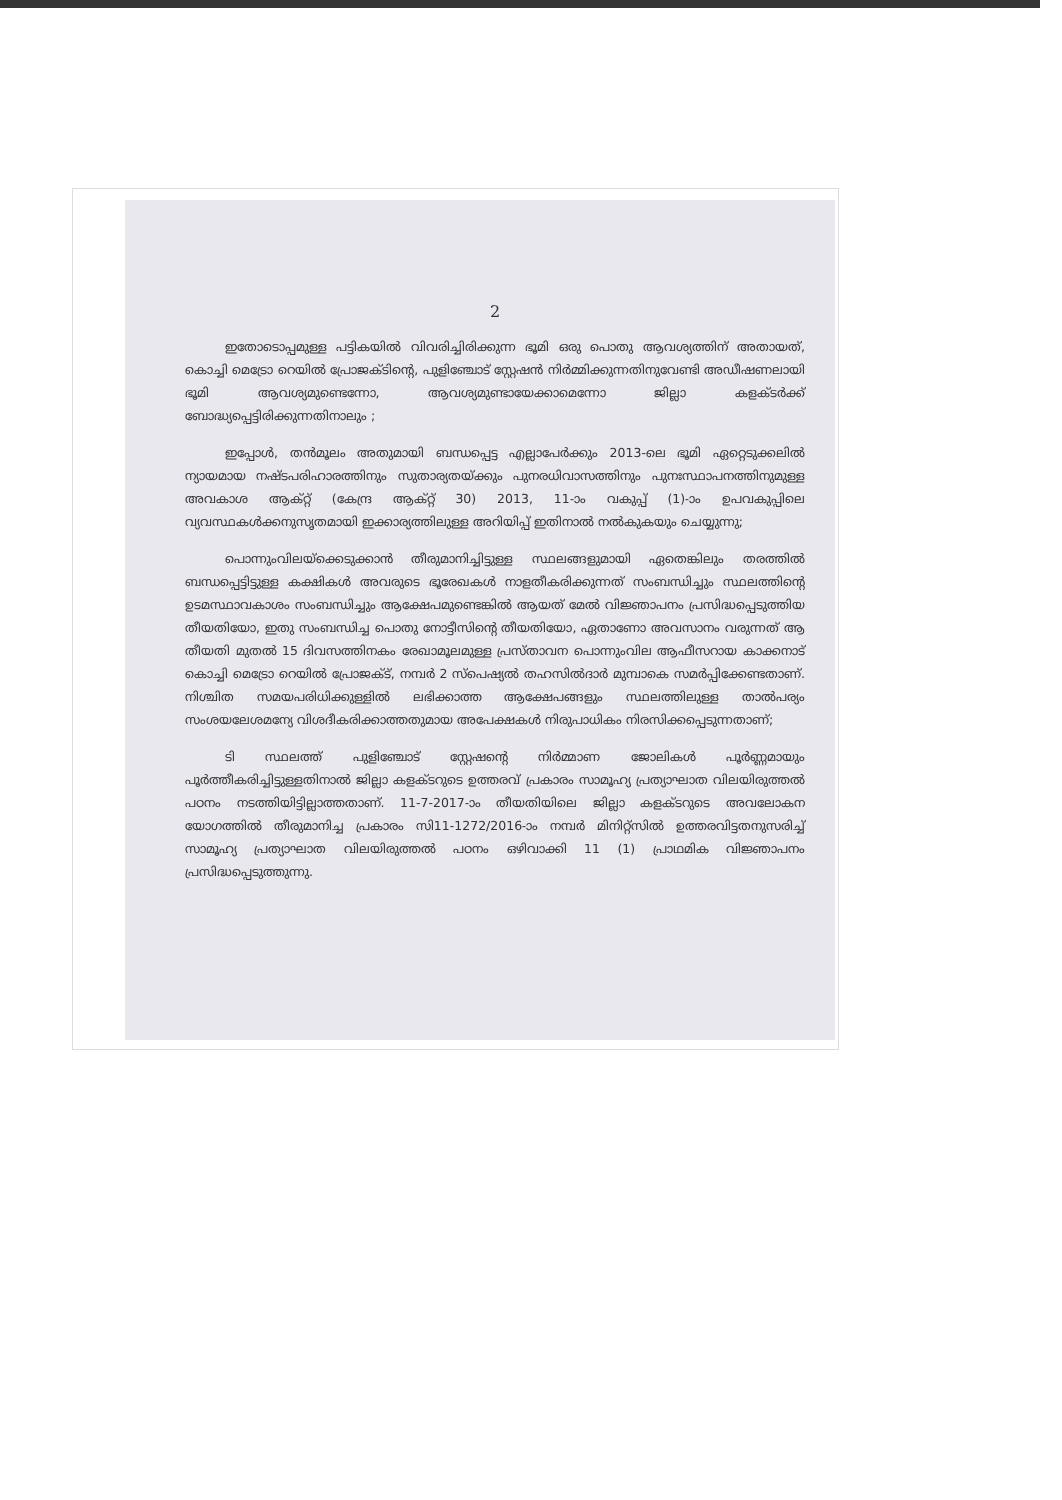2
ഇതോടൊപ്പമുള്ള പട്ടികയിൽ വിവരിച്ചിരിക്കുന്ന ഭൂമി ഒരു പൊതു ആവശ്യത്തിന് അതായത്, കൊച്ചി മെട്രോ റെയിൽ പ്രോജക്ടിന്റെ, പുളിഞ്ചോട് സ്റ്റേഷൻ നിർമ്മിക്കുന്നതിനുവേണ്ടി അഡീഷണലായി ഭൂമി ആവശ്യമുണ്ടെന്നോ, ആവശ്യമുണ്ടായേക്കാമെന്നോ ജില്ലാ കളക്ടർക്ക് ബോദ്ധ്യപ്പെട്ടിരിക്കുന്നതിനാലും ;
ഇപ്പോൾ, തൻമൂലം അതുമായി ബന്ധപ്പെട്ട എല്ലാപേർക്കും 2013-ലെ ഭൂമി ഏറ്റെടുക്കലിൽ ന്യായമായ നഷ്ടപരിഹാരത്തിനും സുതാര്യതയ്ക്കും പുനരധിവാസത്തിനും പുനഃസ്ഥാപനത്തിനുമുള്ള അവകാശ ആക്റ്റ് (കേന്ദ്ര ആക്റ്റ് 30) 2013, 11-ാം വകുപ്പ് (1)-ാം ഉപവകുപ്പിലെ വ്യവസ്ഥകൾക്കനുസൃതമായി ഇക്കാര്യത്തിലുള്ള അറിയിപ്പ് ഇതിനാൽ നൽകുകയും ചെയ്യുന്നു;
പൊന്നുംവിലയ്ക്കെടുക്കാൻ തീരുമാനിച്ചിട്ടുള്ള സ്ഥലങ്ങളുമായി ഏതെങ്കിലും തരത്തിൽ ബന്ധപ്പെട്ടിട്ടുള്ള കക്ഷികൾ അവരുടെ ഭൂരേഖകൾ നാളതീകരിക്കുന്നത് സംബന്ധിച്ചും സ്ഥലത്തിന്റെ ഉടമസ്ഥാവകാശം സംബന്ധിച്ചും ആക്ഷേപമുണ്ടെങ്കിൽ ആയത് മേൽ വിജ്ഞാപനം പ്രസിദ്ധപ്പെടുത്തിയ തീയതിയോ, ഇതു സംബന്ധിച്ച പൊതു നോട്ടീസിന്റെ തീയതിയോ, ഏതാണോ അവസാനം വരുന്നത് ആ തീയതി മുതൽ 15 ദിവസത്തിനകം രേഖാമൂലമുള്ള പ്രസ്താവന പൊന്നുംവില ആഫീസറായ കാക്കനാട് കൊച്ചി മെട്രോ റെയിൽ പ്രോജക്ട്, നമ്പർ 2 സ്പെഷ്യൽ തഹസിൽദാർ മുമ്പാകെ സമർപ്പിക്കേണ്ടതാണ്. നിശ്ചിത സമയപരിധിക്കുള്ളിൽ ലഭിക്കാത്ത ആക്ഷേപങ്ങളും സ്ഥലത്തിലുള്ള താൽപര്യം സംശയലേശമന്യേ വിശദീകരിക്കാത്തതുമായ അപേക്ഷകൾ നിരുപാധികം നിരസിക്കപ്പെടുന്നതാണ്;
ടി സ്ഥലത്ത് പുളിഞ്ചോട് സ്റ്റേഷന്റെ നിർമ്മാണ ജോലികൾ പൂർണ്ണമായും പൂർത്തീകരിച്ചിട്ടുള്ളതിനാൽ ജില്ലാ കളക്ടറുടെ ഉത്തരവ് പ്രകാരം സാമൂഹ്യ പ്രത്യാഘാത വിലയിരുത്തൽ പഠനം നടത്തിയിട്ടില്ലാത്തതാണ്. 11-7-2017-ാം തീയതിയിലെ ജില്ലാ കളക്ടറുടെ അവലോകന യോഗത്തിൽ തീരുമാനിച്ച പ്രകാരം സി11-1272/2016-ാം നമ്പർ മിനിറ്റ്സിൽ ഉത്തരവിട്ടതനുസരിച്ച് സാമൂഹ്യ പ്രത്യാഘാത വിലയിരുത്തൽ പഠനം ഒഴിവാക്കി 11 (1) പ്രാഥമിക വിജ്ഞാപനം പ്രസിദ്ധപ്പെടുത്തുന്നു.